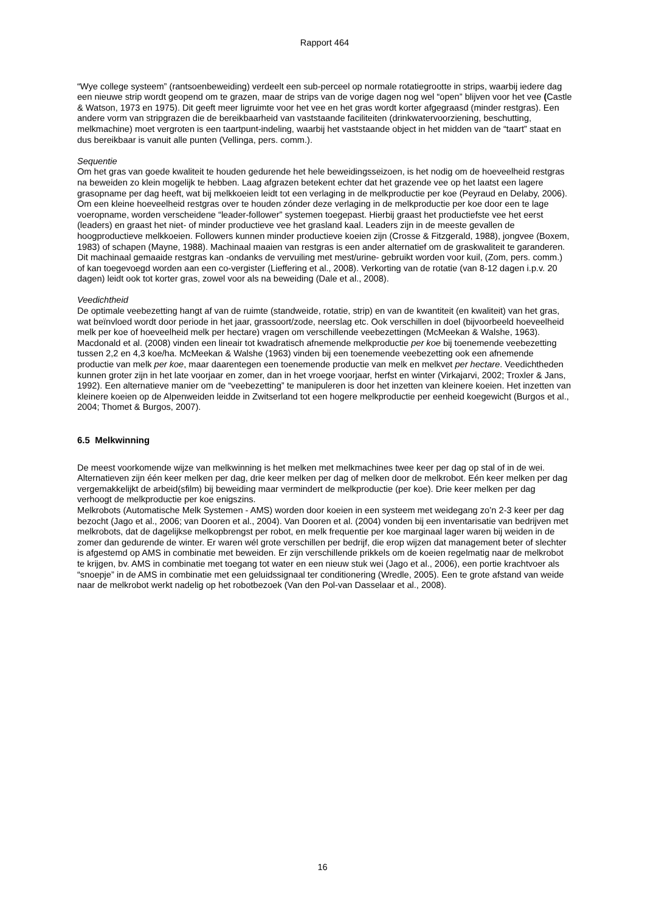Rapport 464
“Wye college systeem” (rantsoenbeweiding) verdeelt een sub-perceel op normale rotatiegrootte in strips, waarbij iedere dag een nieuwe strip wordt geopend om te grazen, maar de strips van de vorige dagen nog wel “open” blijven voor het vee (Castle & Watson, 1973 en 1975). Dit geeft meer ligruimte voor het vee en het gras wordt korter afgegraasd (minder restgras). Een andere vorm van stripgrazen die de bereikbaarheid van vaststaande faciliteiten (drinkwatervoorziening, beschutting, melkmachine) moet vergroten is een taartpunt-indeling, waarbij het vaststaande object in het midden van de “taart” staat en dus bereikbaar is vanuit alle punten (Vellinga, pers. comm.).
Sequentie
Om het gras van goede kwaliteit te houden gedurende het hele beweidingsseizoen, is het nodig om de hoeveelheid restgras na beweiden zo klein mogelijk te hebben. Laag afgrazen betekent echter dat het grazende vee op het laatst een lagere grasopname per dag heeft, wat bij melkkoeien leidt tot een verlaging in de melkproductie per koe (Peyraud en Delaby, 2006). Om een kleine hoeveelheid restgras over te houden zónder deze verlaging in de melkproductie per koe door een te lage voeropname, worden verscheidene “leader-follower” systemen toegepast. Hierbij graast het productiefste vee het eerst (leaders) en graast het niet- of minder productieve vee het grasland kaal. Leaders zijn in de meeste gevallen de hoogproductieve melkkoeien. Followers kunnen minder productieve koeien zijn (Crosse & Fitzgerald, 1988), jongvee (Boxem, 1983) of schapen (Mayne, 1988). Machinaal maaien van restgras is een ander alternatief om de graskwaliteit te garanderen. Dit machinaal gemaaide restgras kan -ondanks de vervuiling met mest/urine- gebruikt worden voor kuil, (Zom, pers. comm.) of kan toegevoegd worden aan een co-vergister (Lieffering et al., 2008). Verkorting van de rotatie (van 8-12 dagen i.p.v. 20 dagen) leidt ook tot korter gras, zowel voor als na beweiding (Dale et al., 2008).
Veedichtheid
De optimale veebezetting hangt af van de ruimte (standweide, rotatie, strip) en van de kwantiteit (en kwaliteit) van het gras, wat beïnvloed wordt door periode in het jaar, grassoort/zode, neerslag etc. Ook verschillen in doel (bijvoorbeeld hoeveelheid melk per koe of hoeveelheid melk per hectare) vragen om verschillende veebezettingen (McMeekan & Walshe, 1963). Macdonald et al. (2008) vinden een lineair tot kwadratisch afnemende melkproductie per koe bij toenemende veebezetting tussen 2,2 en 4,3 koe/ha. McMeekan & Walshe (1963) vinden bij een toenemende veebezetting ook een afnemende productie van melk per koe, maar daarentegen een toenemende productie van melk en melkvet per hectare. Veedichtheden kunnen groter zijn in het late voorjaar en zomer, dan in het vroege voorjaar, herfst en winter (Virkajarvi, 2002; Troxler & Jans, 1992). Een alternatieve manier om de “veebezetting” te manipuleren is door het inzetten van kleinere koeien. Het inzetten van kleinere koeien op de Alpenweiden leidde in Zwitserland tot een hogere melkproductie per eenheid koegewicht (Burgos et al., 2004; Thomet & Burgos, 2007).
6.5 Melkwinning
De meest voorkomende wijze van melkwinning is het melken met melkmachines twee keer per dag op stal of in de wei. Alternatieven zijn één keer melken per dag, drie keer melken per dag of melken door de melkrobot. Eén keer melken per dag vergemakkelijkt de arbeid(sfilm) bij beweiding maar vermindert de melkproductie (per koe). Drie keer melken per dag verhoogt de melkproductie per koe enigszins.
Melkrobots (Automatische Melk Systemen - AMS) worden door koeien in een systeem met weidegang zo’n 2-3 keer per dag bezocht (Jago et al., 2006; van Dooren et al., 2004). Van Dooren et al. (2004) vonden bij een inventarisatie van bedrijven met melkrobots, dat de dagelijkse melkopbrengst per robot, en melk frequentie per koe marginaal lager waren bij weiden in de zomer dan gedurende de winter. Er waren wél grote verschillen per bedrijf, die erop wijzen dat management beter of slechter is afgestemd op AMS in combinatie met beweiden. Er zijn verschillende prikkels om de koeien regelmatig naar de melkrobot te krijgen, bv. AMS in combinatie met toegang tot water en een nieuw stuk wei (Jago et al., 2006), een portie krachtvoer als “snoepje” in de AMS in combinatie met een geluidssignaal ter conditionering (Wredle, 2005). Een te grote afstand van weide naar de melkrobot werkt nadelig op het robotbezoek (Van den Pol-van Dasselaar et al., 2008).
16